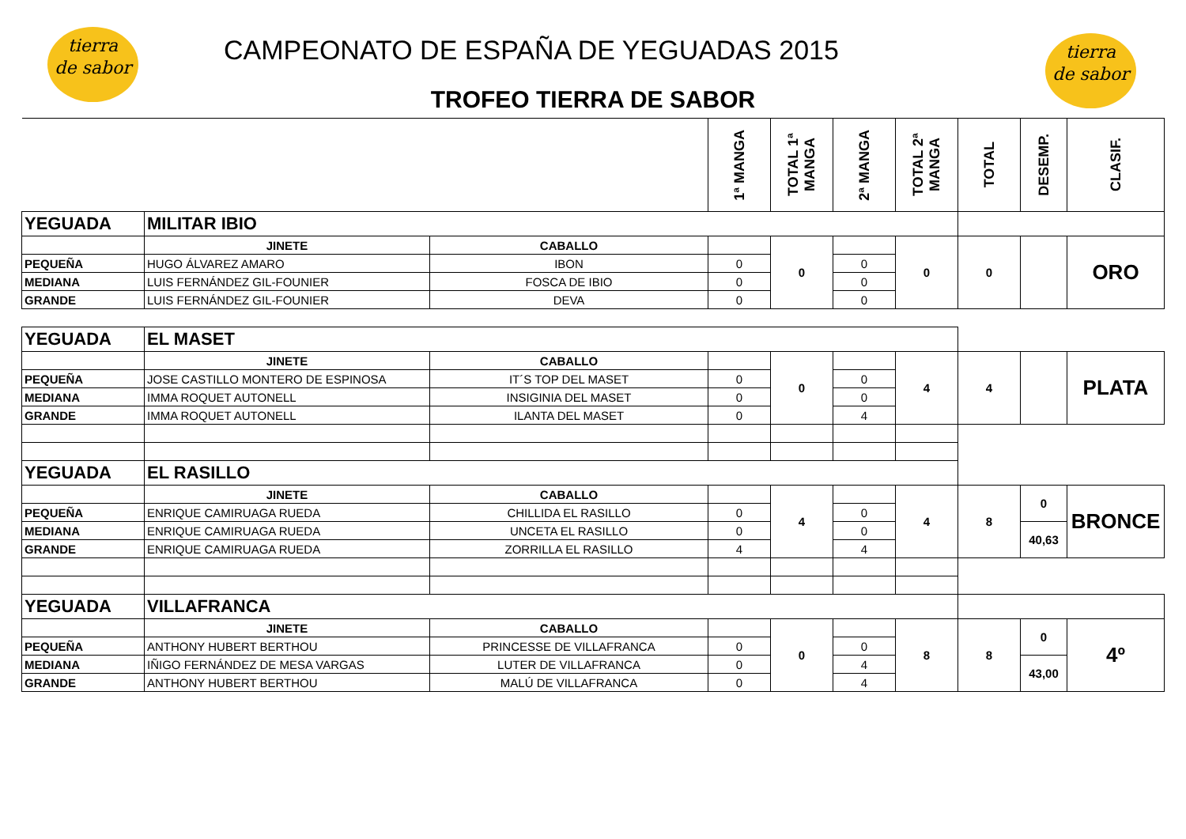tierra
de sabor
tierra
de sabor
CAMPEONATO DE ESPAÑA DE YEGUADAS 2015
TROFEO TIERRA DE SABOR
| | | | 1ª MANGA | TOTAL 1ª MANGA | 2ª MANGA | TOTAL 2ª MANGA | TOTAL | DESEMP. | CLASIF. |
| YEGUADA | MILITAR IBIO | | | | | | | | |
| | JINETE | CABALLO | | 0 | | 0 | 0 | | ORO |
| PEQUEÑA | HUGO ÁLVAREZ AMARO | IBON | 0 | | 0 | | | | |
| MEDIANA | LUIS FERNÁNDEZ GIL-FOUNIER | FOSCA DE IBIO | 0 | | 0 | | | | |
| GRANDE | LUIS FERNÁNDEZ GIL-FOUNIER | DEVA | 0 | | 0 | | | | |
| YEGUADA | EL MASET | | | | | | | | |
| | JINETE | CABALLO | | 0 | | 4 | 4 | | PLATA |
| PEQUEÑA | JOSE CASTILLO MONTERO DE ESPINOSA | IT´S TOP DEL MASET | 0 | | 0 | | | | |
| MEDIANA | IMMA ROQUET AUTONELL | INSIGINIA DEL MASET | 0 | | 0 | | | | |
| GRANDE | IMMA ROQUET AUTONELL | ILANTA DEL MASET | 0 | | 4 | | | | |
| YEGUADA | EL RASILLO | | | | | | | | |
| | JINETE | CABALLO | | 4 | | 4 | 8 | 0 | BRONCE |
| PEQUEÑA | ENRIQUE CAMIRUAGA RUEDA | CHILLIDA EL RASILLO | 0 | | 0 | | | | |
| MEDIANA | ENRIQUE CAMIRUAGA RUEDA | UNCETA EL RASILLO | 0 | | 0 | | | 40,63 | |
| GRANDE | ENRIQUE CAMIRUAGA RUEDA | ZORRILLA EL RASILLO | 4 | | 4 | | | | |
| YEGUADA | VILLAFRANCA | | | | | | | | |
| | JINETE | CABALLO | | 0 | | 8 | 8 | 0 | 4º |
| PEQUEÑA | ANTHONY HUBERT BERTHOU | PRINCESSE DE VILLAFRANCA | 0 | | 0 | | | | |
| MEDIANA | IÑIGO FERNÁNDEZ DE MESA VARGAS | LUTER DE VILLAFRANCA | 0 | | 4 | | | 43,00 | |
| GRANDE | ANTHONY HUBERT BERTHOU | MALÚ DE VILLAFRANCA | 0 | | 4 | | | | |